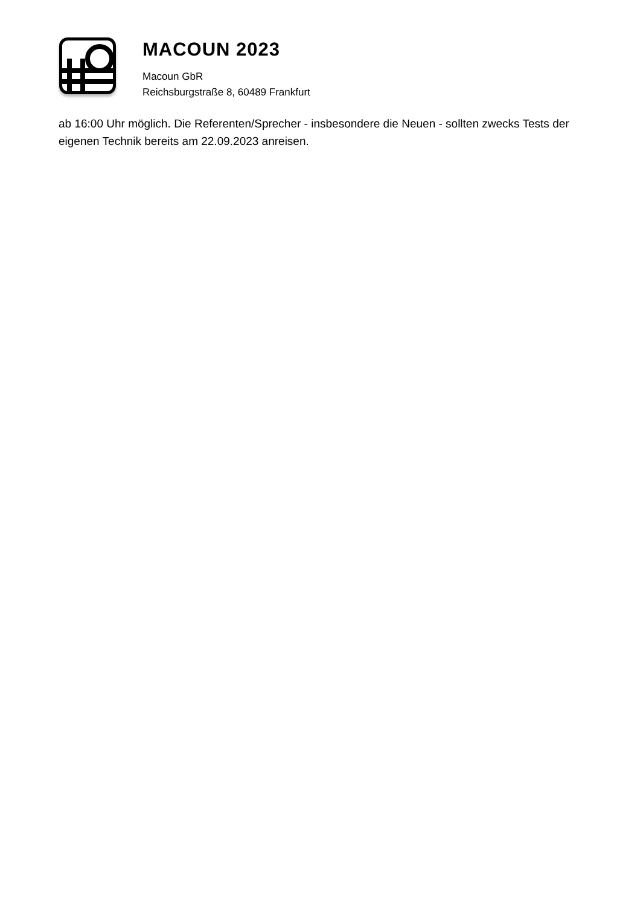MACOUN 2023
Macoun GbR
Reichsburgstraße 8, 60489 Frankfurt
ab 16:00 Uhr möglich. Die Referenten/Sprecher - insbesondere die Neuen - sollten zwecks Tests der eigenen Technik bereits am 22.09.2023 anreisen.